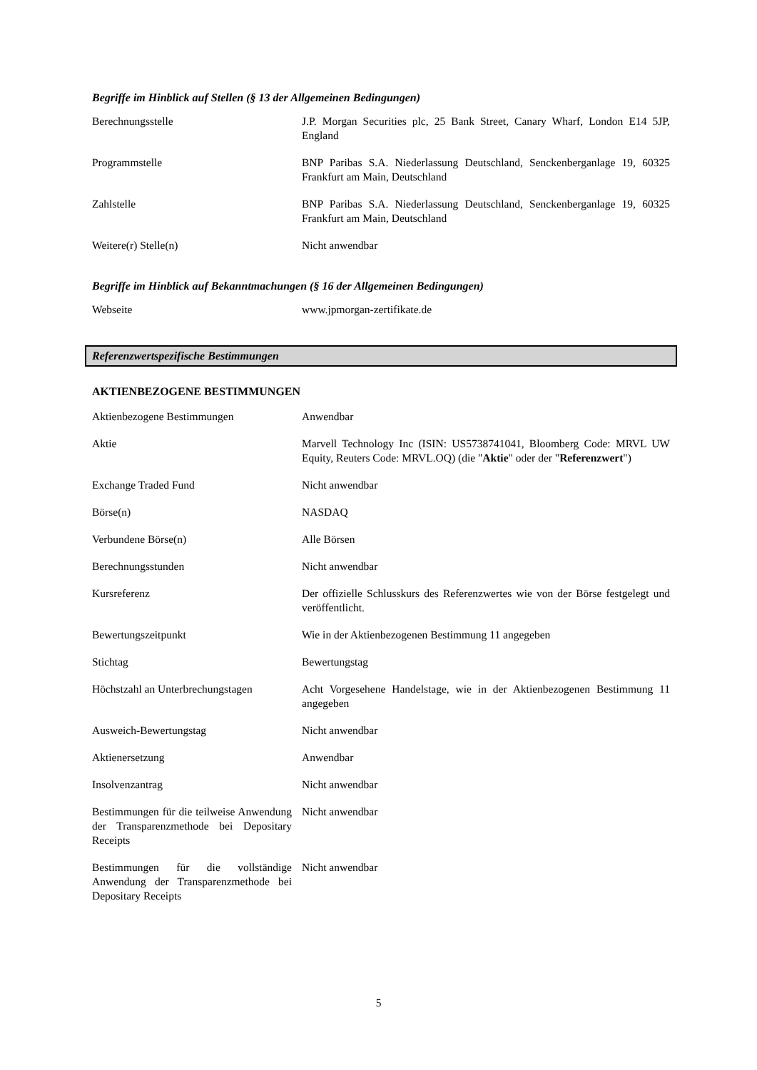Begriffe im Hinblick auf Stellen (§ 13 der Allgemeinen Bedingungen)
| Berechnungsstelle | J.P. Morgan Securities plc, 25 Bank Street, Canary Wharf, London E14 5JP, England |
| Programmstelle | BNP Paribas S.A. Niederlassung Deutschland, Senckenberganlage 19, 60325 Frankfurt am Main, Deutschland |
| Zahlstelle | BNP Paribas S.A. Niederlassung Deutschland, Senckenberganlage 19, 60325 Frankfurt am Main, Deutschland |
| Weitere(r) Stelle(n) | Nicht anwendbar |
Begriffe im Hinblick auf Bekanntmachungen (§ 16 der Allgemeinen Bedingungen)
| Webseite | www.jpmorgan-zertifikate.de |
Referenzwertspezifische Bestimmungen
AKTIENBEZOGENE BESTIMMUNGEN
| Aktienbezogene Bestimmungen | Anwendbar |
| Aktie | Marvell Technology Inc (ISIN: US5738741041, Bloomberg Code: MRVL UW Equity, Reuters Code: MRVL.OQ) (die " Aktie " oder der " Referenzwert ") |
| Exchange Traded Fund | Nicht anwendbar |
| Börse(n) | NASDAQ |
| Verbundene Börse(n) | Alle Börsen |
| Berechnungsstunden | Nicht anwendbar |
| Kursreferenz | Der offizielle Schlusskurs des Referenzwertes wie von der Börse festgelegt und veröffentlicht. |
| Bewertungszeitpunkt | Wie in der Aktienbezogenen Bestimmung 11 angegeben |
| Stichtag | Bewertungstag |
| Höchstzahl an Unterbrechungstagen | Acht Vorgesehene Handelstage, wie in der Aktienbezogenen Bestimmung 11 angegeben |
| Ausweich-Bewertungstag | Nicht anwendbar |
| Aktienersetzung | Anwendbar |
| Insolvenzantrag | Nicht anwendbar |
| Bestimmungen für die teilweise Anwendung der Transparenzmethode bei Depositary Receipts | Nicht anwendbar |
| Bestimmungen für die vollständige Anwendung der Transparenzmethode bei Depositary Receipts | Nicht anwendbar |
5